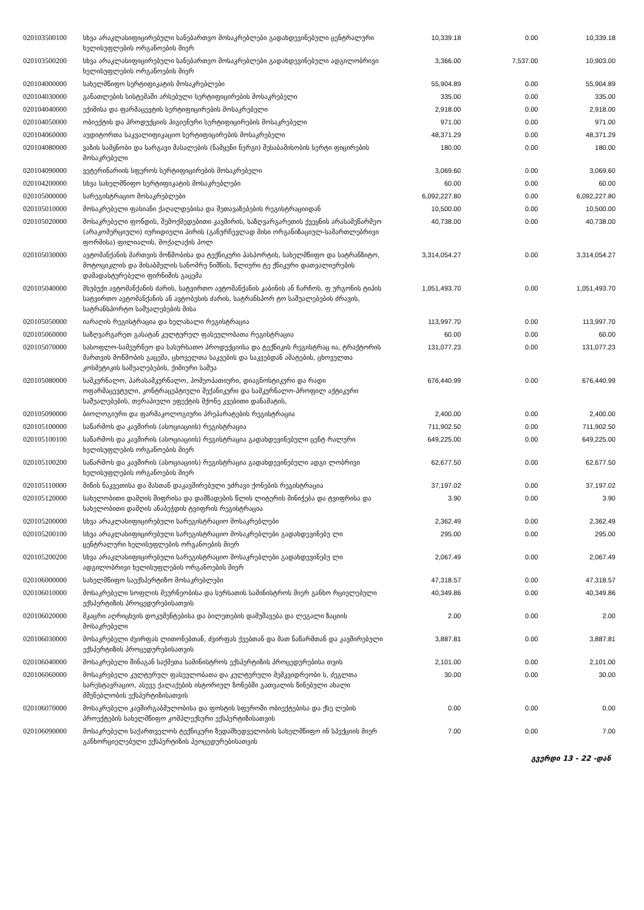| 020103500100 | სხვა არაკლასიფიცირებული სანებართვო მოსაკრებლები გადახდევინებული ცენტრალური ხელისუფლების ორგანოების მიერ | 10,339.18 | 0.00 | 10,339.18 |
| 020103500200 | სხვა არაკლასიფიცირებული სანებართვო მოსაკრებლები გადახდევინებული ადგილობრივი ხელისუფლების ორგანოების მიერ | 3,366.00 | 7,537.00 | 10,903.00 |
| 020104000000 | სახელმწიფო სერტიფიკატის მოსაკრებლები | 55,904.89 | 0.00 | 55,904.89 |
| 020104030000 | განათლების სისტემაში არსებული სერტიფიცირების მოსაკრებელი | 335.00 | 0.00 | 335.00 |
| 020104040000 | ექიმისა და ფარმაცევტის სერტიფიცირების მოსაკრებელი | 2,918.00 | 0.00 | 2,918.00 |
| 020104050000 | ობიექტის და პროდუქციის ჰიგიენური სერტიფიცირების მოსაკრებელი | 971.00 | 0.00 | 971.00 |
| 020104060000 | აუდიტორთა საკვალიფიკაციო სერტიფიცირების მოსაკრებელი | 48,371.29 | 0.00 | 48,371.29 |
| 020104080000 | ვაზის სამყნობი და სარგავი მასალების (ნამყენი ნერგი) შესაბამისობის სერტი ფიცირების მოსაკრებელი | 180.00 | 0.00 | 180.00 |
| 020104090000 | ვეტერინარიის სფეროს სერტიფიცირების მოსაკრებელი | 3,069.60 | 0.00 | 3,069.60 |
| 020104200000 | სხვა სახელმწიფო სერტიფიკატის მოსაკრებლები | 60.00 | 0.00 | 60.00 |
| 020105000000 | სარეგისტრაციო მოსაკრებლები | 6,092,227.80 | 0.00 | 6,092,227.80 |
| 020105010000 | მოსაკრებელი ფასიანი ქაღალდებისა და შეთავაზებების რეგისტრაციიდან | 10,500.00 | 0.00 | 10,500.00 |
| 020105020000 | მოსაკრებელი ფონდის, შემოქმედებითი კავშირის, საზღვარგარეთის ქვეყნის არასამეწარმეო (არაკომერციული) იურიდიული პირის (განურჩევლად მისი ორგანიზაციულ-სამართლებრივი ფორმისა) ფილიალის, მოქალაქის პოლ | 40,738.00 | 0.00 | 40,738.00 |
| 020105030000 | ავტომანქანის მართვის მოწმობისა და ტექნიკური პასპორტის, სახელმწიფო და სატრანზიტო, მოტოციკლის და მისაბმელის სანომრე ნიშნის, წლიური ტე ქნიკური დათვალიერების დამადასტურებელი ფირნიშის გაცემა | 3,314,054.27 | 0.00 | 3,314,054.27 |
| 020105040000 | მსუბუქი ავტომანქანის ძარის, სატვირთო ავტომანქანის კაბინის ან ჩარჩოს, ფ ურგონის ტიპის სატვირთო ავტომანქანის ან ავტობუსის ძარის, სატრანსპორ ტო საშუალებების ძრავის, სატრანსპორტო საშუალებების მისა | 1,051,493.70 | 0.00 | 1,051,493.70 |
| 020105050000 | იარაღის რეგისტრაცია და ხელახალი რეგისტრაცია | 113,997.70 | 0.00 | 113,997.70 |
| 020105060000 | საზღვარგარეთ გასატან კულტურულ ფასეულობათა რეგისტრაცია | 60.00 | 0.00 | 60.00 |
| 020105070000 | სასოფლო-სამეურნეო და სასურსათო პროდუქციისა და ტექნიკის რეგისტრაც ია, ტრაქტორის მართვის მოწმობის გაცემა, ცხოველთა საკვების და საკვებდან ამატების, ცხოველთა კოსმეტიკის საშუალებების, ქიმიური საშუა | 131,077.23 | 0.00 | 131,077.23 |
| 020105080000 | სამკურნალო, პარასამკურნალო, ჰომეოპათიური, დიაგნოსტიკური და რადი ოფარმაცევტული, კონტრაცეპტიული მექანიკური და სამკურნალო-პროფილ აქტიკური საშუალებების, თერაპიული ეფექტის მქონე კვებითი დანამატის, | 676,440.99 | 0.00 | 676,440.99 |
| 020105090000 | ბიოლოგიური და ფარმაკოლოგიური პრეპარატების რეგისტრაცია | 2,400.00 | 0.00 | 2,400.00 |
| 020105100000 | საწარმოს და კავშირის (ასოციაციის) რეგისტრაცია | 711,902.50 | 0.00 | 711,902.50 |
| 020105100100 | საწარმოს და კავშირის (ასოციაციის) რეგისტრაცია გადახდევინებული ცენტ რალური ხელისუფლების ორგანოების მიერ | 649,225.00 | 0.00 | 649,225.00 |
| 020105100200 | საწარმოს და კავშირის (ასოციაციის) რეგისტრაცია გადახდევინებული ადგი ლობრივი ხელისუფლების ორგანოების მიერ | 62,677.50 | 0.00 | 62,677.50 |
| 020105110000 | მიწის ნაკვეთისა და მასთან დაკავშირებული უძრავი ქონების რეგისტრაცია | 37,197.02 | 0.00 | 37,197.02 |
| 020105120000 | სახელობითი დამღის შიფრისა და დამზადების წლის ლიტერის მინიჭება და ტვიფრისა და სახელობითი დამღის ანაბეჭდის ტვიფრის რეგისტრაცია | 3.90 | 0.00 | 3.90 |
| 020105200000 | სხვა არაკლასიფიცირებული სარეგისტრაციო მოსაკრებლები | 2,362.49 | 0.00 | 2,362.49 |
| 020105200100 | სხვა არაკლასიფიცირებული სარეგისტრაციო მოსაკრებლები გადახდევინებუ ლი ცენტრალური ხელისუფლების ორგანოების მიერ | 295.00 | 0.00 | 295.00 |
| 020105200200 | სხვა არაკლასიფიცირებული სარეგისტრაციო მოსაკრებლები გადახდევინებუ ლი ადგილობრივი ხელისუფლების ორგანოების მიერ | 2,067.49 | 0.00 | 2,067.49 |
| 020106000000 | სახელმწიფო საექსპერტიზო მოსაკრებლები | 47,318.57 | 0.00 | 47,318.57 |
| 020106010000 | მოსაკრებელი სოფლის მეურნეობისა და სურსათის სამინისტროს მიერ განხო რციელებული ექსპერტიზის პროცედურებისათვის | 40,349.86 | 0.00 | 40,349.86 |
| 020106020000 | მკაცრი აღრიცხვის დოკუმენტებისა და ბილეთების დამუშავება და ლეგალი ზაციის მოსაკრებელი | 2.00 | 0.00 | 2.00 |
| 020106030000 | მოსაკრებელი ძვირფას ლითონებთან, ძვირფას ქვებთან და მათ ნაწარმთან და კავშირებული ექსპერტიზის პროცედურებისათვის | 3,887.81 | 0.00 | 3,887.81 |
| 020106040000 | მოსაკრებელი შინაგან საქმეთა სამინისტროს ექსპერტიზის პროცედურებისა თვის | 2,101.00 | 0.00 | 2,101.00 |
| 020106060000 | მოსაკრებელი კულტურულ ფასეულობათა და კულტურული მემკვიდრეობი ს, ძეგლთა სარესტავრაციო, ასევე ქალაქების ისტორიულ ზონებში გათვალის წინებული ახალი მშენებლობის ექსპერტიზისათვის | 30.00 | 0.00 | 30.00 |
| 020106070000 | მოსაკრებელი კავშირგაბმულობისა და ფოსტის სფეროში ობიექტებისა და ქსე ლების პროექტების სახელმწიფო კომპლექსური ექსპერტიზისათვის | 0.00 | 0.00 | 0.00 |
| 020106090000 | მოსაკრებელი საქართველოს ტექნიკური ზედამხედველობის სახელმწიფო ინ სპექციის მიერ განხორციელებული ექსპერტიზის პეოცედურებისათვის | 7.00 | 0.00 | 7.00 |
გვერდი 13 - 22 -დან